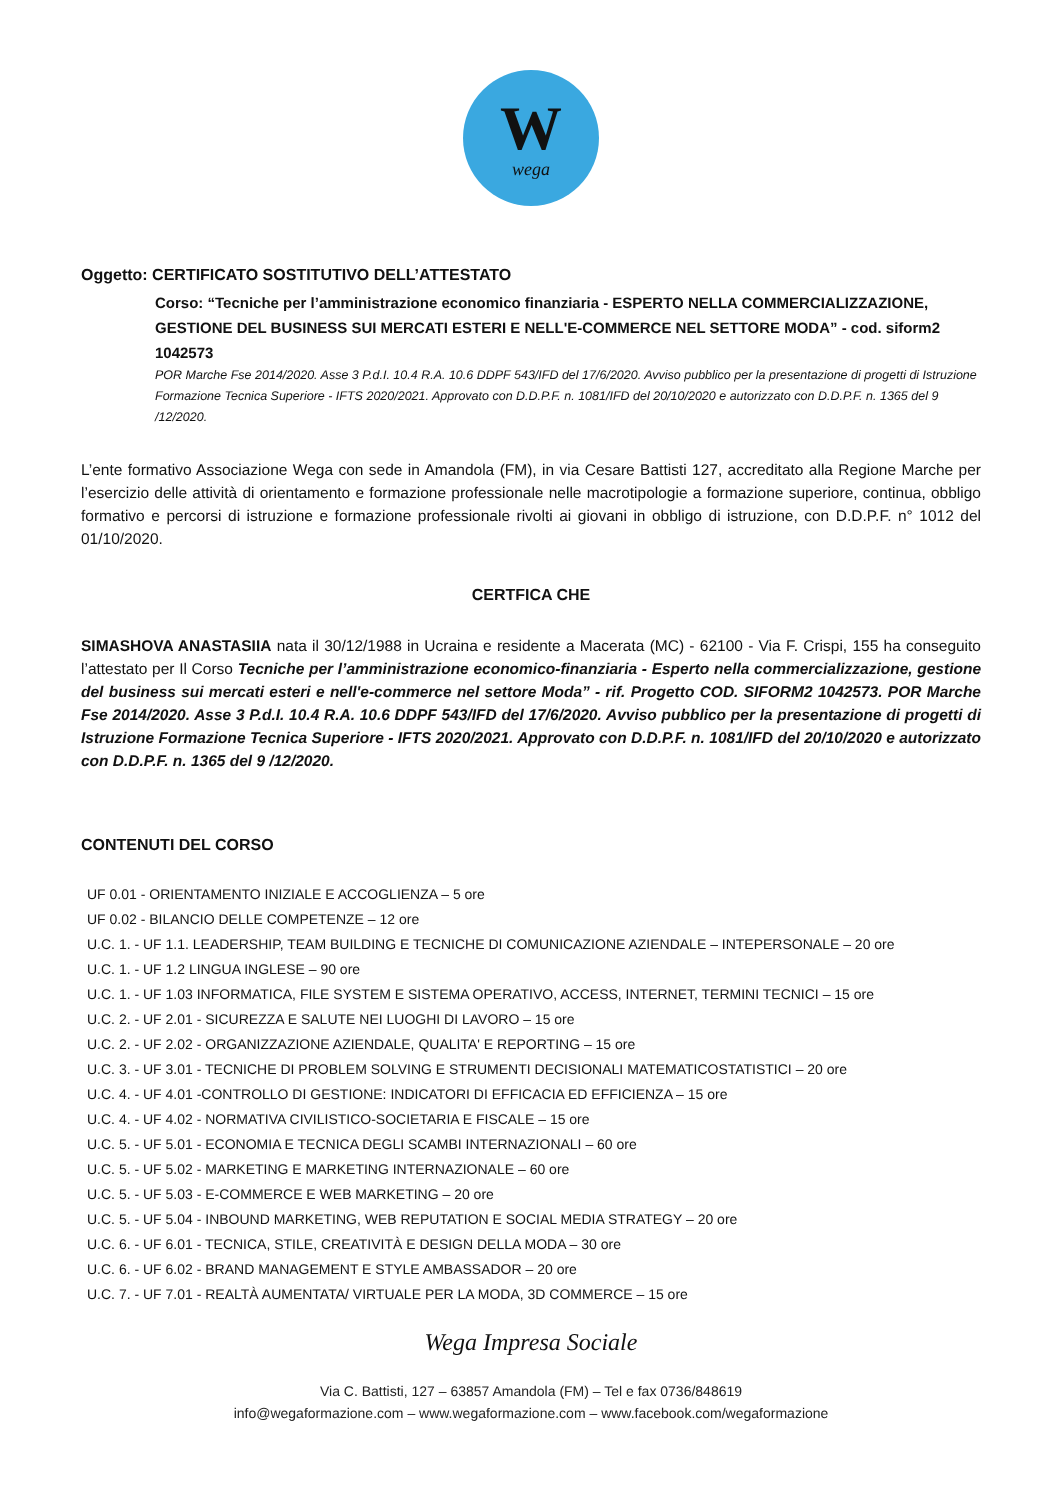W
wega
Oggetto: CERTIFICATO SOSTITUTIVO DELL’ATTESTATO
Corso: “Tecniche per l’amministrazione economico finanziaria - ESPERTO NELLA COMMERCIALIZZAZIONE, GESTIONE DEL BUSINESS SUI MERCATI ESTERI E NELL'E-COMMERCE NEL SETTORE MODA” - cod. siform2 1042573
POR Marche Fse 2014/2020. Asse 3 P.d.I. 10.4 R.A. 10.6 DDPF 543/IFD del 17/6/2020. Avviso pubblico per la presentazione di progetti di Istruzione Formazione Tecnica Superiore - IFTS 2020/2021. Approvato con D.D.P.F. n. 1081/IFD del 20/10/2020 e autorizzato con D.D.P.F. n. 1365 del 9 /12/2020.
L’ente formativo Associazione Wega con sede in Amandola (FM), in via Cesare Battisti 127, accreditato alla Regione Marche per l’esercizio delle attività di orientamento e formazione professionale nelle macrotipologie a formazione superiore, continua, obbligo formativo e percorsi di istruzione e formazione professionale rivolti ai giovani in obbligo di istruzione, con D.D.P.F. n° 1012 del 01/10/2020.
CERTFICA CHE
SIMASHOVA ANASTASIIA nata il 30/12/1988 in Ucraina e residente a Macerata (MC) - 62100 - Via F. Crispi, 155 ha conseguito l’attestato per Il Corso Tecniche per l’amministrazione economico-finanziaria - Esperto nella commercializzazione, gestione del business sui mercati esteri e nell'e-commerce nel settore Moda” - rif. Progetto COD. SIFORM2 1042573. POR Marche Fse 2014/2020. Asse 3 P.d.I. 10.4 R.A. 10.6 DDPF 543/IFD del 17/6/2020. Avviso pubblico per la presentazione di progetti di Istruzione Formazione Tecnica Superiore - IFTS 2020/2021. Approvato con D.D.P.F. n. 1081/IFD del 20/10/2020 e autorizzato con D.D.P.F. n. 1365 del 9 /12/2020.
CONTENUTI DEL CORSO
UF 0.01 - ORIENTAMENTO INIZIALE E ACCOGLIENZA – 5 ore
UF 0.02 - BILANCIO DELLE COMPETENZE – 12 ore
U.C. 1. - UF 1.1. LEADERSHIP, TEAM BUILDING E TECNICHE DI COMUNICAZIONE AZIENDALE – INTEPERSONALE – 20 ore
U.C. 1. - UF 1.2 LINGUA INGLESE – 90 ore
U.C. 1. - UF 1.03 INFORMATICA, FILE SYSTEM E SISTEMA OPERATIVO, ACCESS, INTERNET, TERMINI TECNICI – 15 ore
U.C. 2. - UF 2.01 - SICUREZZA E SALUTE NEI LUOGHI DI LAVORO – 15 ore
U.C. 2. - UF 2.02 - ORGANIZZAZIONE AZIENDALE, QUALITA' E REPORTING – 15 ore
U.C. 3. - UF 3.01 - TECNICHE DI PROBLEM SOLVING E STRUMENTI DECISIONALI MATEMATICOSTATISTICI – 20 ore
U.C. 4. - UF 4.01 -CONTROLLO DI GESTIONE: INDICATORI DI EFFICACIA ED EFFICIENZA – 15 ore
U.C. 4. - UF 4.02 - NORMATIVA CIVILISTICO-SOCIETARIA E FISCALE – 15 ore
U.C. 5. - UF 5.01 - ECONOMIA E TECNICA DEGLI SCAMBI INTERNAZIONALI – 60 ore
U.C. 5. - UF 5.02 - MARKETING E MARKETING INTERNAZIONALE – 60 ore
U.C. 5. - UF 5.03 - E-COMMERCE E WEB MARKETING – 20 ore
U.C. 5. - UF 5.04 - INBOUND MARKETING, WEB REPUTATION E SOCIAL MEDIA STRATEGY – 20 ore
U.C. 6. - UF 6.01 - TECNICA, STILE, CREATIVITÀ E DESIGN DELLA MODA – 30 ore
U.C. 6. - UF 6.02 - BRAND MANAGEMENT E STYLE AMBASSADOR – 20 ore
U.C. 7. - UF 7.01 - REALTÀ AUMENTATA/ VIRTUALE PER LA MODA, 3D COMMERCE – 15 ore
Wega Impresa Sociale
Via C. Battisti, 127 – 63857 Amandola (FM) – Tel e fax 0736/848619
info@wegaformazione.com – www.wegaformazione.com – www.facebook.com/wegaformazione